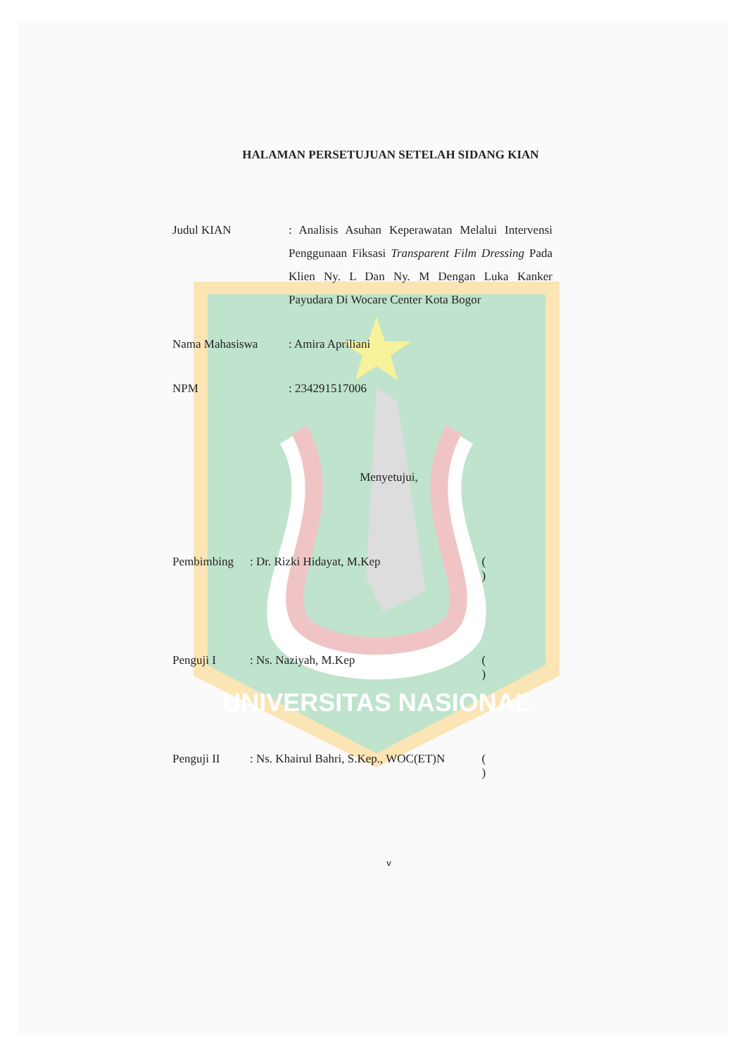UNIVERSITAS NASIONAL
HALAMAN PERSETUJUAN SETELAH SIDANG KIAN
Judul KIAN : Analisis Asuhan Keperawatan Melalui Intervensi Penggunaan Fiksasi Transparent Film Dressing Pada Klien Ny. L Dan Ny. M Dengan Luka Kanker Payudara Di Wocare Center Kota Bogor
Nama Mahasiswa : Amira Apriliani
NPM : 234291517006
Menyetujui,
Pembimbing : Dr. Rizki Hidayat, M.Kep ( )
Penguji I : Ns. Naziyah, M.Kep ( )
Penguji II : Ns. Khairul Bahri, S.Kep., WOC(ET)N
( )
v